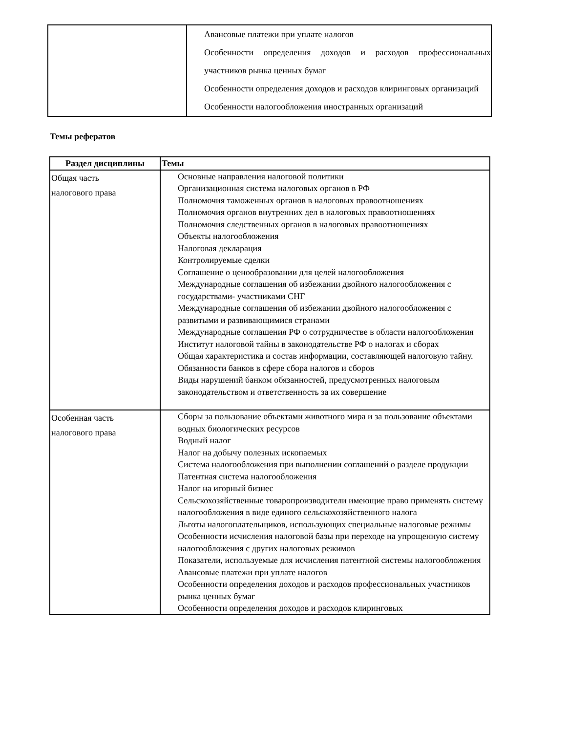| | Авансовые платежи при уплате налогов Особенности определения доходов и расходов профессиональных участников рынка ценных бумаг Особенности определения доходов и расходов клиринговых организаций Особенности налогообложения иностранных организаций |
Темы рефератов
| Раздел дисциплины | Темы |
| --- | --- |
| Общая часть налогового права | Основные направления налоговой политики Организационная система налоговых органов в РФ Полномочия таможенных органов в налоговых правоотношениях Полномочия органов внутренних дел в налоговых правоотношениях Полномочия следственных органов в налоговых правоотношениях Объекты налогообложения Налоговая декларация Контролируемые сделки Соглашение о ценообразовании для целей налогообложения Международные соглашения об избежании двойного налогообложения с государствами- участниками СНГ Международные соглашения об избежании двойного налогообложения с развитыми и развивающимися странами Международные соглашения РФ о сотрудничестве в области налогообложения Институт налоговой тайны в законодательстве РФ о налогах и сборах Общая характеристика и состав информации, составляющей налоговую тайну. Обязанности банков в сфере сбора налогов и сборов Виды нарушений банком обязанностей, предусмотренных налоговым законодательством и ответственность за их совершение |
| Особенная часть налогового права | Сборы за пользование объектами животного мира и за пользование объектами водных биологических ресурсов Водный налог Налог на добычу полезных ископаемых Система налогообложения при выполнении соглашений о разделе продукции Патентная система налогообложения Налог на игорный бизнес Сельскохозяйственные товаропроизводители имеющие право применять систему налогообложения в виде единого сельскохозяйственного налога Льготы налогоплательщиков, использующих специальные налоговые режимы Особенности исчисления налоговой базы при переходе на упрощенную систему налогообложения с других налоговых режимов Показатели, используемые для исчисления патентной системы налогообложения Авансовые платежи при уплате налогов Особенности определения доходов и расходов профессиональных участников рынка ценных бумаг Особенности определения доходов и расходов клиринговых |